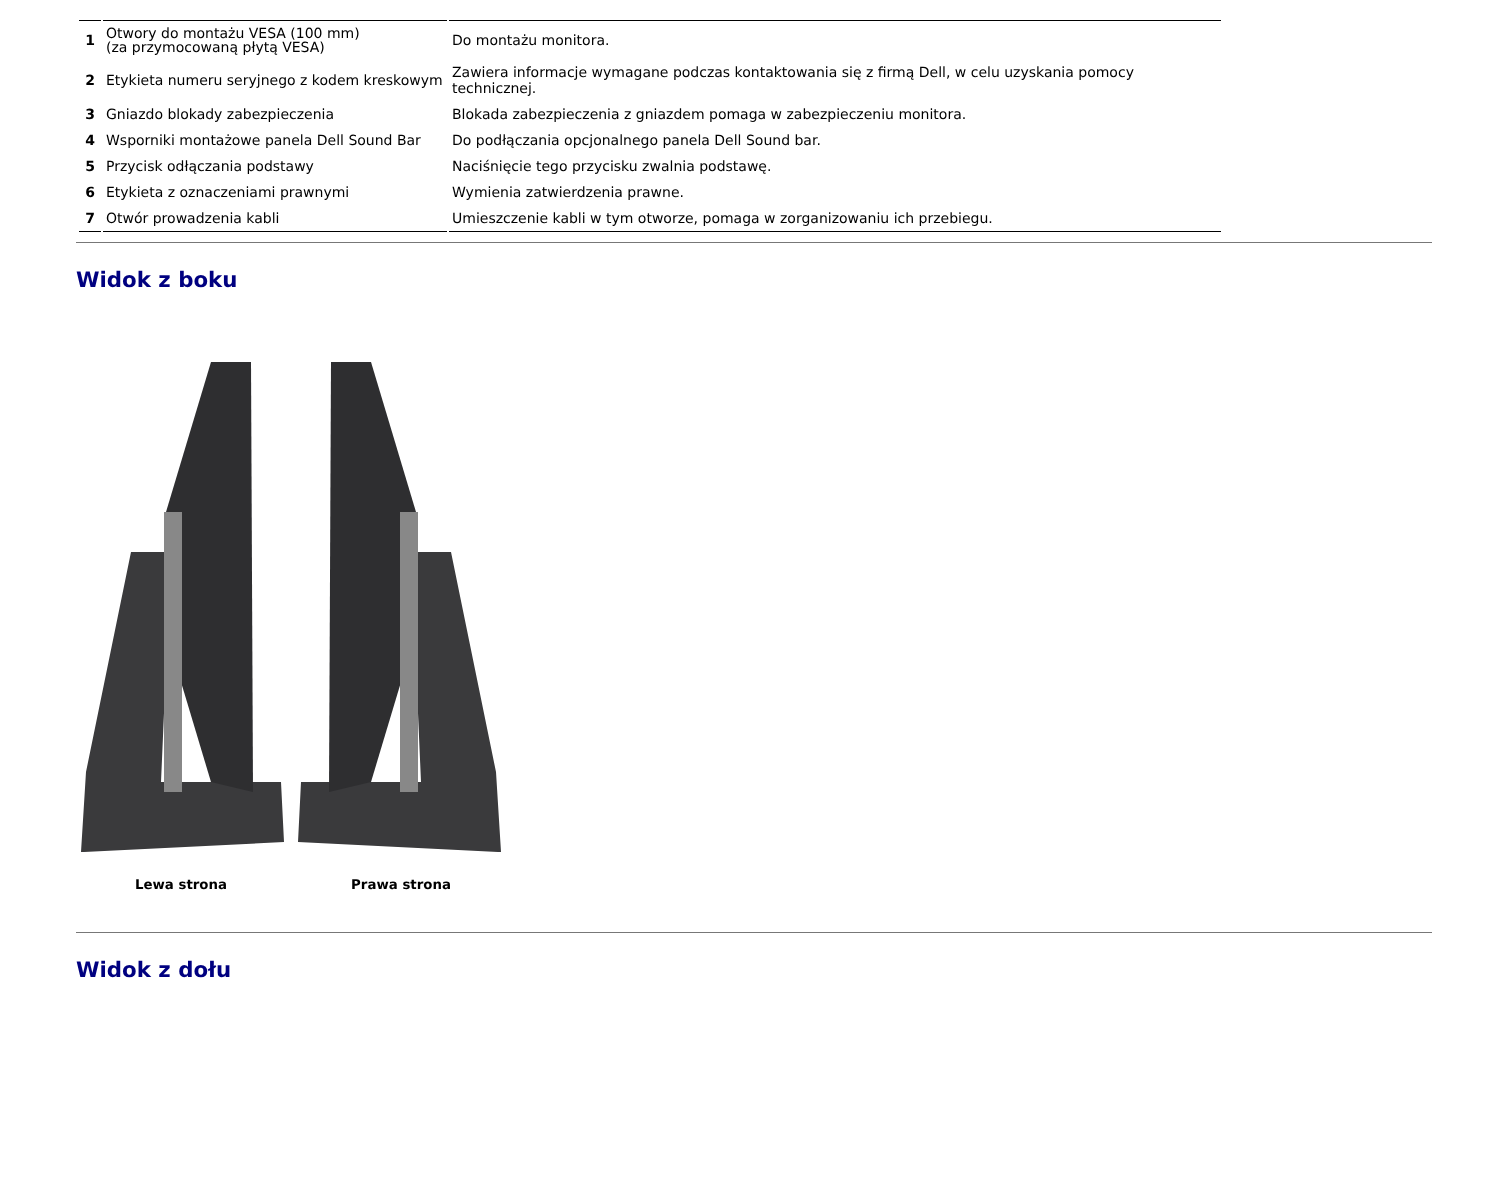| 1 | Otwory do montażu VESA (100 mm) (za przymocowaną płytą VESA) | Do montażu monitora. |
| 2 | Etykieta numeru seryjnego z kodem kreskowym | Zawiera informacje wymagane podczas kontaktowania się z firmą Dell, w celu uzyskania pomocy technicznej. |
| 3 | Gniazdo blokady zabezpieczenia | Blokada zabezpieczenia z gniazdem pomaga w zabezpieczeniu monitora. |
| 4 | Wsporniki montażowe panela Dell Sound Bar | Do podłączania opcjonalnego panela Dell Sound bar. |
| 5 | Przycisk odłączania podstawy | Naciśnięcie tego przycisku zwalnia podstawę. |
| 6 | Etykieta z oznaczeniami prawnymi | Wymienia zatwierdzenia prawne. |
| 7 | Otwór prowadzenia kabli | Umieszczenie kabli w tym otworze, pomaga w zorganizowaniu ich przebiegu. |
Widok z boku
Lewa strona Prawa strona
Widok z dołu